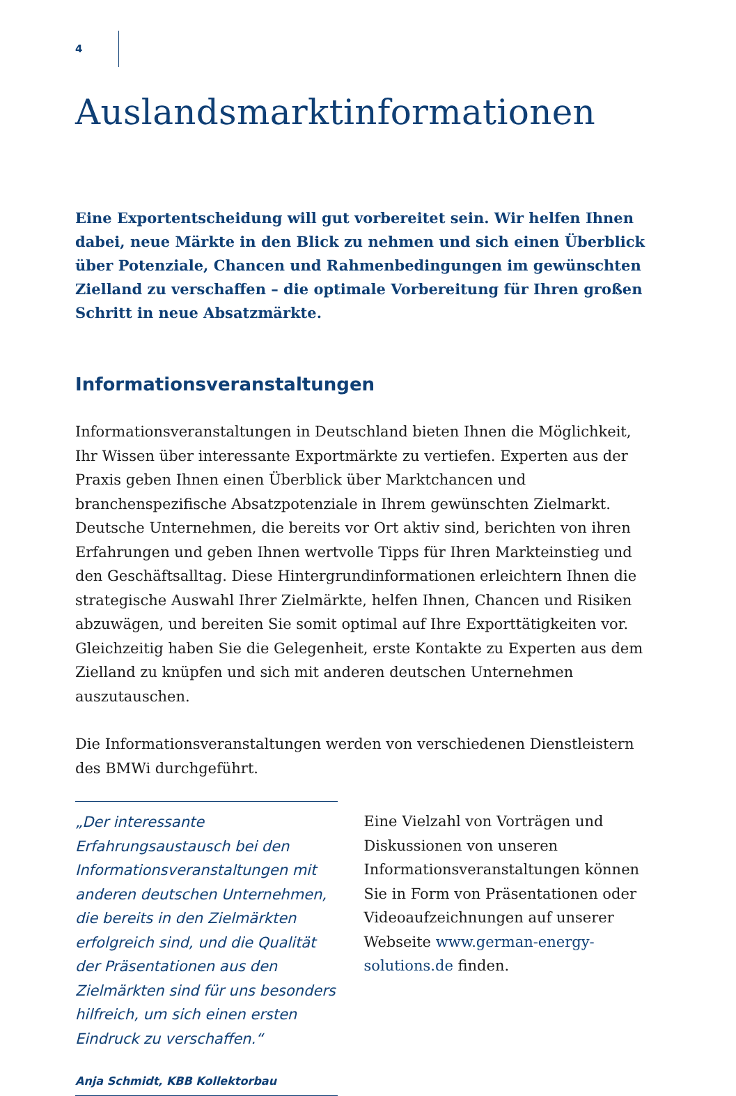4
Auslandsmarktinformationen
Eine Exportentscheidung will gut vorbereitet sein. Wir helfen Ihnen dabei, neue Märkte in den Blick zu nehmen und sich einen Überblick über Potenziale, Chancen und Rahmenbedingungen im gewünschten Zielland zu verschaffen – die optimale Vorbereitung für Ihren großen Schritt in neue Absatzmärkte.
Informationsveranstaltungen
Informationsveranstaltungen in Deutschland bieten Ihnen die Möglichkeit, Ihr Wissen über interessante Exportmärkte zu vertiefen. Experten aus der Praxis geben Ihnen einen Überblick über Marktchancen und branchenspezifische Absatzpotenziale in Ihrem gewünschten Zielmarkt. Deutsche Unternehmen, die bereits vor Ort aktiv sind, berichten von ihren Erfahrungen und geben Ihnen wertvolle Tipps für Ihren Markteinstieg und den Geschäftsalltag. Diese Hintergrundinformationen erleichtern Ihnen die strategische Auswahl Ihrer Zielmärkte, helfen Ihnen, Chancen und Risiken abzuwägen, und bereiten Sie somit optimal auf Ihre Exporttätigkeiten vor. Gleichzeitig haben Sie die Gelegenheit, erste Kontakte zu Experten aus dem Zielland zu knüpfen und sich mit anderen deutschen Unternehmen auszutauschen.
Die Informationsveranstaltungen werden von verschiedenen Dienstleistern des BMWi durchgeführt.
„Der interessante Erfahrungsaustausch bei den Informationsveranstaltungen mit anderen deutschen Unternehmen, die bereits in den Zielmärkten erfolgreich sind, und die Qualität der Präsentationen aus den Zielmärkten sind für uns besonders hilfreich, um sich einen ersten Eindruck zu verschaffen.“
Anja Schmidt, KBB Kollektorbau
Eine Vielzahl von Vorträgen und Diskussionen von unseren Informationsveranstaltungen können Sie in Form von Präsentationen oder Videoaufzeichnungen auf unserer Webseite www.german-energy-solutions.de finden.